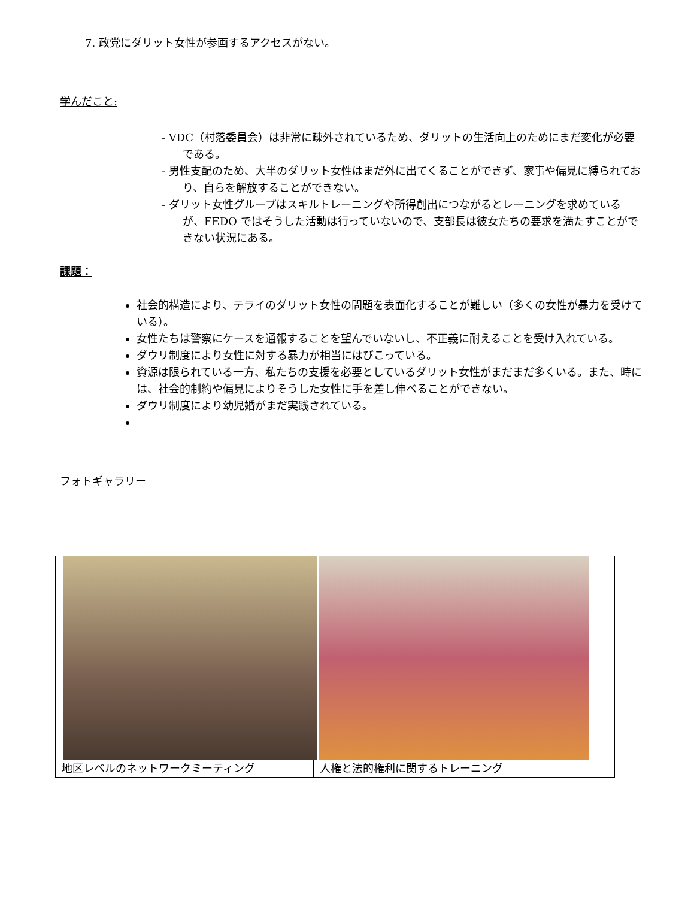7. 政党にダリット女性が参画するアクセスがない。
学んだこと:
- VDC（村落委員会）は非常に疎外されているため、ダリットの生活向上のためにまだ変化が必要である。
- 男性支配のため、大半のダリット女性はまだ外に出てくることができず、家事や偏見に縛られており、自らを解放することができない。
- ダリット女性グループはスキルトレーニングや所得創出につながるとレーニングを求めているが、FEDO ではそうした活動は行っていないので、支部長は彼女たちの要求を満たすことができない状況にある。
課題：
社会的構造により、テライのダリット女性の問題を表面化することが難しい（多くの女性が暴力を受けている）。
女性たちは警察にケースを通報することを望んでいないし、不正義に耐えることを受け入れている。
ダウリ制度により女性に対する暴力が相当にはびこっている。
資源は限られている一方、私たちの支援を必要としているダリット女性がまだまだ多くいる。また、時には、社会的制約や偏見によりそうした女性に手を差し伸べることができない。
ダウリ制度により幼児婚がまだ実践されている。
フォトギャラリー
| 地区レベルのネットワークミーティング | 人権と法的権利に関するトレーニング |